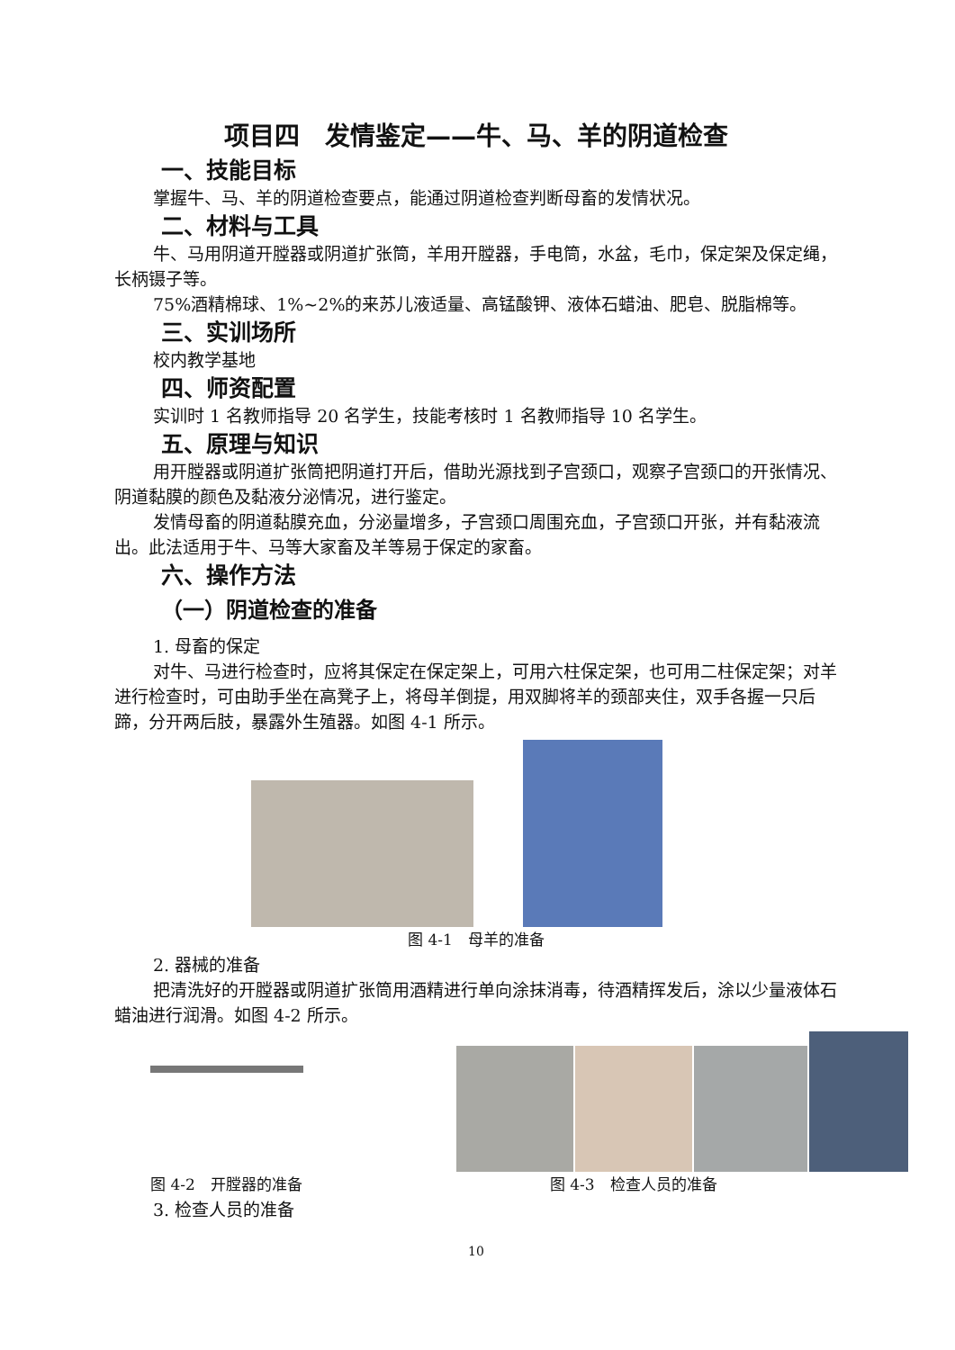项目四　发情鉴定——牛、马、羊的阴道检查
一、技能目标
掌握牛、马、羊的阴道检查要点，能通过阴道检查判断母畜的发情状况。
二、材料与工具
牛、马用阴道开膛器或阴道扩张筒，羊用开膛器，手电筒，水盆，毛巾，保定架及保定绳，长柄镊子等。
75%酒精棉球、1%~2%的来苏儿液适量、高锰酸钾、液体石蜡油、肥皂、脱脂棉等。
三、实训场所
校内教学基地
四、师资配置
实训时 1 名教师指导 20 名学生，技能考核时 1 名教师指导 10 名学生。
五、原理与知识
用开膛器或阴道扩张筒把阴道打开后，借助光源找到子宫颈口，观察子宫颈口的开张情况、阴道黏膜的颜色及黏液分泌情况，进行鉴定。
发情母畜的阴道黏膜充血，分泌量增多，子宫颈口周围充血，子宫颈口开张，并有黏液流出。此法适用于牛、马等大家畜及羊等易于保定的家畜。
六、操作方法
（一）阴道检查的准备
1. 母畜的保定
对牛、马进行检查时，应将其保定在保定架上，可用六柱保定架，也可用二柱保定架；对羊进行检查时，可由助手坐在高凳子上，将母羊倒提，用双脚将羊的颈部夹住，双手各握一只后蹄，分开两后肢，暴露外生殖器。如图 4-1 所示。
图 4-1　母羊的准备
2. 器械的准备
把清洗好的开膛器或阴道扩张筒用酒精进行单向涂抹消毒，待酒精挥发后，涂以少量液体石蜡油进行润滑。如图 4-2 所示。
图 4-2　开膛器的准备 图 4-3　检查人员的准备
3. 检查人员的准备
10